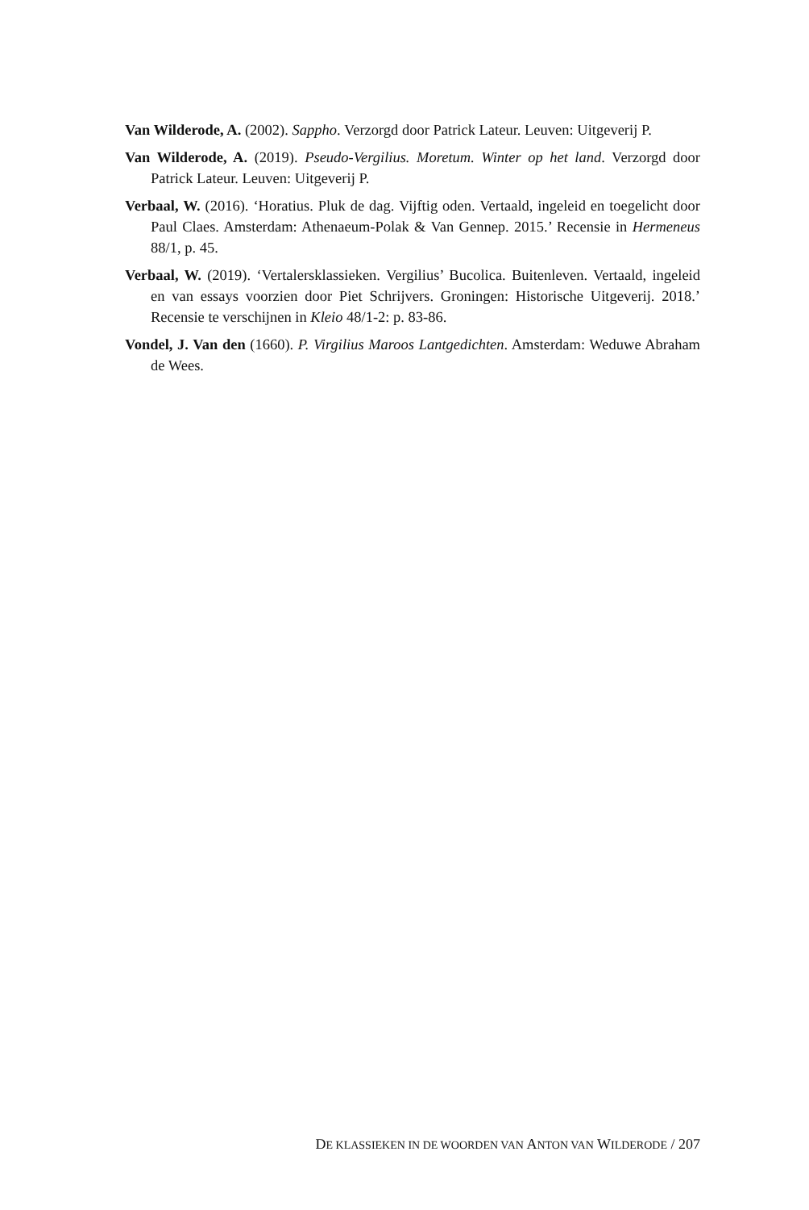Van Wilderode, A. (2002). Sappho. Verzorgd door Patrick Lateur. Leuven: Uitgeverij P.
Van Wilderode, A. (2019). Pseudo-Vergilius. Moretum. Winter op het land. Verzorgd door Patrick Lateur. Leuven: Uitgeverij P.
Verbaal, W. (2016). ‘Horatius. Pluk de dag. Vijftig oden. Vertaald, ingeleid en toege­licht door Paul Claes. Amsterdam: Athenaeum-Polak & Van Gennep. 2015.’ Recensie in Hermeneus 88/1, p. 45.
Verbaal, W. (2019). ‘Vertalersklassieken. Vergilius’ Bucolica. Buitenleven. Vertaald, ingeleid en van essays voorzien door Piet Schrijvers. Groningen: Historische Uit­geverij. 2018.’ Recensie te verschijnen in Kleio 48/1-2: p. 83-86.
Vondel, J. Van den (1660). P. Virgilius Maroos Lantgedichten. Amsterdam: Weduwe Abraham de Wees.
DE KLASSIEKEN IN DE WOORDEN VAN ANTON VAN WILDERODE / 207